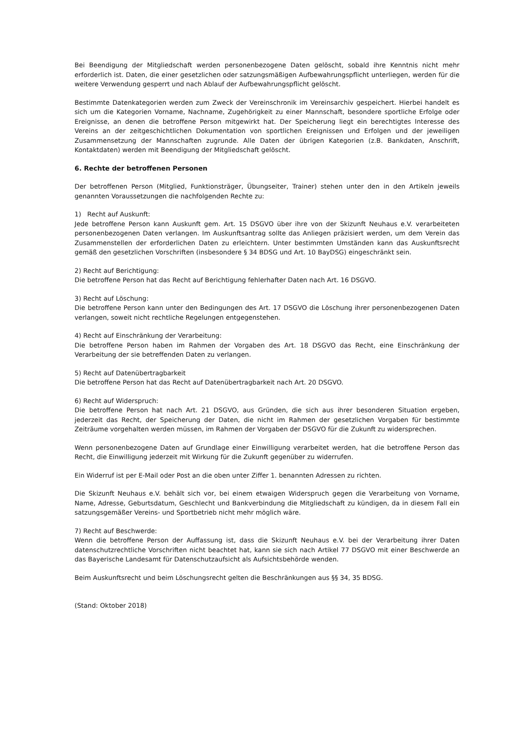Bei Beendigung der Mitgliedschaft werden personenbezogene Daten gelöscht, sobald ihre Kenntnis nicht mehr erforderlich ist. Daten, die einer gesetzlichen oder satzungsmäßigen Aufbewahrungspflicht unterliegen, werden für die weitere Verwendung gesperrt und nach Ablauf der Aufbewahrungspflicht gelöscht.
Bestimmte Datenkategorien werden zum Zweck der Vereinschronik im Vereinsarchiv gespeichert. Hierbei handelt es sich um die Kategorien Vorname, Nachname, Zugehörigkeit zu einer Mannschaft, besondere sportliche Erfolge oder Ereignisse, an denen die betroffene Person mitgewirkt hat. Der Speicherung liegt ein berechtigtes Interesse des Vereins an der zeitgeschichtlichen Dokumentation von sportlichen Ereignissen und Erfolgen und der jeweiligen Zusammensetzung der Mannschaften zugrunde. Alle Daten der übrigen Kategorien (z.B. Bankdaten, Anschrift, Kontaktdaten) werden mit Beendigung der Mitgliedschaft gelöscht.
6. Rechte der betroffenen Personen
Der betroffenen Person (Mitglied, Funktionsträger, Übungseiter, Trainer) stehen unter den in den Artikeln jeweils genannten Voraussetzungen die nachfolgenden Rechte zu:
1) Recht auf Auskunft:
Jede betroffene Person kann Auskunft gem. Art. 15 DSGVO über ihre von der Skizunft Neuhaus e.V. verarbeiteten personenbezogenen Daten verlangen. Im Auskunftsantrag sollte das Anliegen präzisiert werden, um dem Verein das Zusammenstellen der erforderlichen Daten zu erleichtern. Unter bestimmten Umständen kann das Auskunftsrecht gemäß den gesetzlichen Vorschriften (insbesondere § 34 BDSG und Art. 10 BayDSG) eingeschränkt sein.
2) Recht auf Berichtigung:
Die betroffene Person hat das Recht auf Berichtigung fehlerhafter Daten nach Art. 16 DSGVO.
3) Recht auf Löschung:
Die betroffene Person kann unter den Bedingungen des Art. 17 DSGVO die Löschung ihrer personenbezogenen Daten verlangen, soweit nicht rechtliche Regelungen entgegenstehen.
4) Recht auf Einschränkung der Verarbeitung:
Die betroffene Person haben im Rahmen der Vorgaben des Art. 18 DSGVO das Recht, eine Einschränkung der Verarbeitung der sie betreffenden Daten zu verlangen.
5) Recht auf Datenübertragbarkeit
Die betroffene Person hat das Recht auf Datenübertragbarkeit nach Art. 20 DSGVO.
6) Recht auf Widerspruch:
Die betroffene Person hat nach Art. 21 DSGVO, aus Gründen, die sich aus ihrer besonderen Situation ergeben, jederzeit das Recht, der Speicherung der Daten, die nicht im Rahmen der gesetzlichen Vorgaben für bestimmte Zeiträume vorgehalten werden müssen, im Rahmen der Vorgaben der DSGVO für die Zukunft zu widersprechen.
Wenn personenbezogene Daten auf Grundlage einer Einwilligung verarbeitet werden, hat die betroffene Person das Recht, die Einwilligung jederzeit mit Wirkung für die Zukunft gegenüber zu widerrufen.
Ein Widerruf ist per E-Mail oder Post an die oben unter Ziffer 1. benannten Adressen zu richten.
Die Skizunft Neuhaus e.V. behält sich vor, bei einem etwaigen Widerspruch gegen die Verarbeitung von Vorname, Name, Adresse, Geburtsdatum, Geschlecht und Bankverbindung die Mitgliedschaft zu kündigen, da in diesem Fall ein satzungsgemäßer Vereins- und Sportbetrieb nicht mehr möglich wäre.
7) Recht auf Beschwerde:
Wenn die betroffene Person der Auffassung ist, dass die Skizunft Neuhaus e.V. bei der Verarbeitung ihrer Daten datenschutzrechtliche Vorschriften nicht beachtet hat, kann sie sich nach Artikel 77 DSGVO mit einer Beschwerde an das Bayerische Landesamt für Datenschutzaufsicht als Aufsichtsbehörde wenden.
Beim Auskunftsrecht und beim Löschungsrecht gelten die Beschränkungen aus §§ 34, 35 BDSG.
(Stand: Oktober 2018)